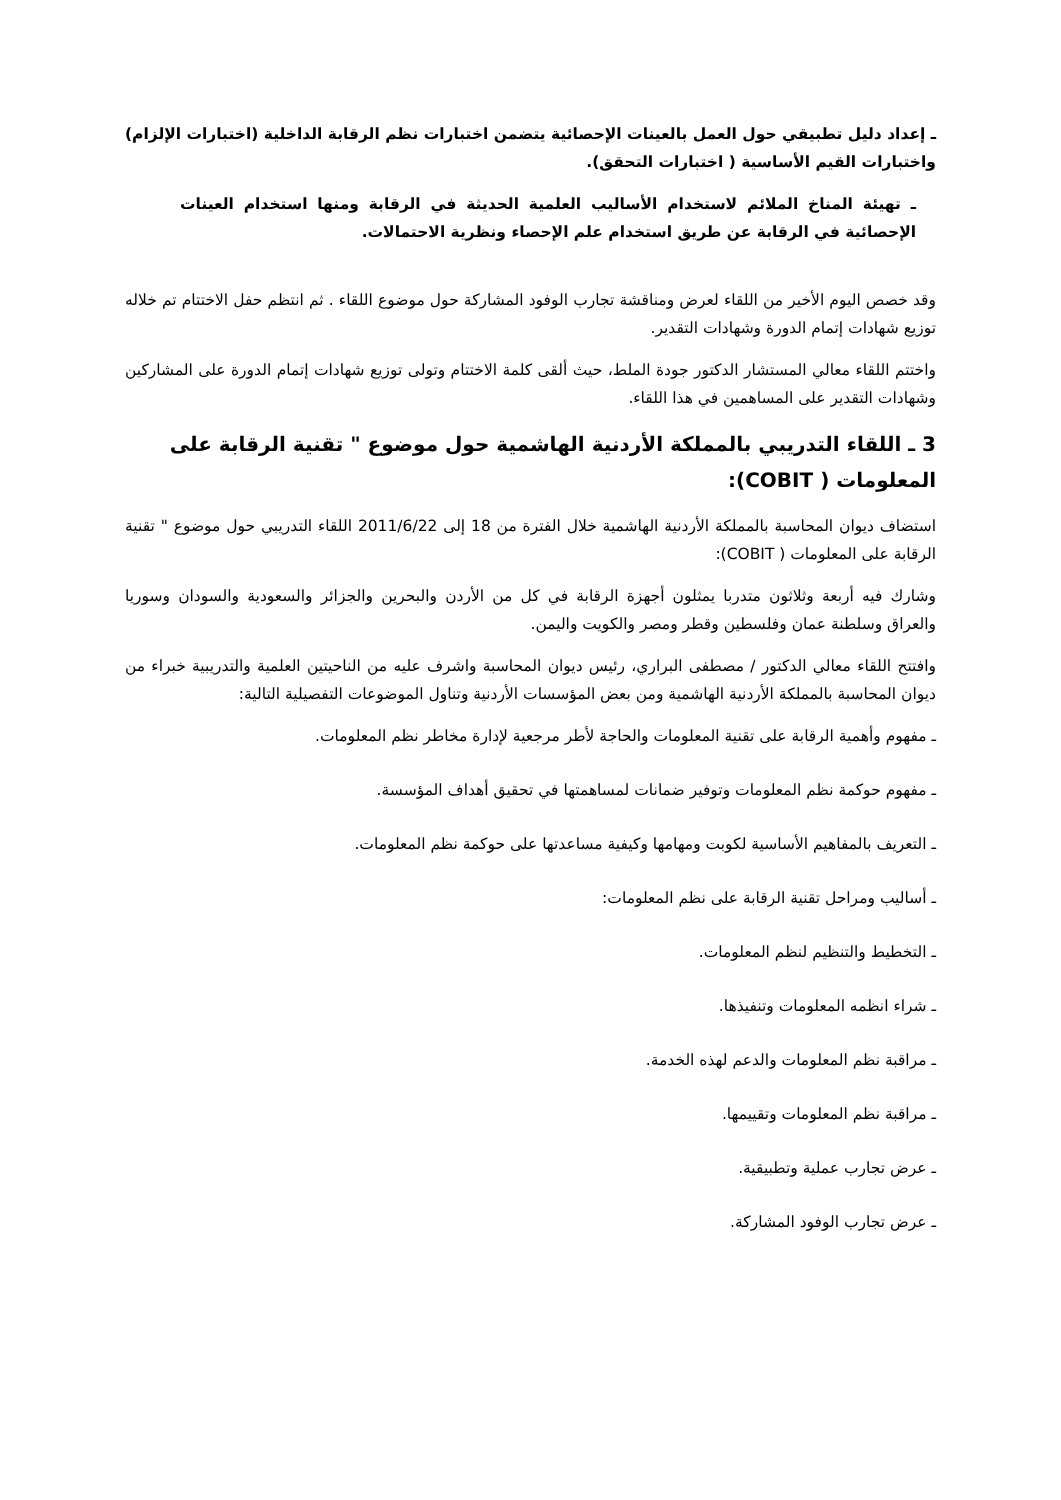ـ إعداد دليل تطبيقي حول العمل بالعينات الإحصائية يتضمن اختبارات نظم الرقابة الداخلية (اختبارات الإلزام) واختبارات القيم الأساسية ( اختبارات التحقق).
ـ تهيئة المناخ الملائم لاستخدام الأساليب العلمية الحديثة في الرقابة ومنها استخدام العينات الإحصائية في الرقابة عن طريق استخدام علم الإحصاء ونظرية الاحتمالات.
وقد خصص اليوم الأخير من اللقاء لعرض ومناقشة تجارب الوفود المشاركة حول موضوع اللقاء . ثم انتظم حفل الاختتام تم خلاله توزيع شهادات إتمام الدورة وشهادات التقدير.
واختتم اللقاء معالي المستشار الدكتور جودة الملط، حيث ألقى كلمة الاختتام وتولى توزيع شهادات إتمام الدورة على المشاركين وشهادات التقدير على المساهمين في هذا اللقاء.
3 ـ اللقاء التدريبي بالمملكة الأردنية الهاشمية حول موضوع " تقنية الرقابة على المعلومات ( COBIT):
استضاف ديوان المحاسبة بالمملكة الأردنية الهاشمية خلال الفترة من 18 إلى 2011/6/22 اللقاء التدريبي حول موضوع " تقنية الرقابة على المعلومات ( COBIT):
وشارك فيه أربعة وثلاثون متدربا يمثلون أجهزة الرقابة في كل من الأردن والبحرين والجزائر والسعودية والسودان وسوريا والعراق وسلطنة عمان وفلسطين وقطر ومصر والكويت واليمن.
وافتتح اللقاء معالي الدكتور / مصطفى البراري، رئيس ديوان المحاسبة واشرف عليه من الناحيتين العلمية والتدريبية خبراء من ديوان المحاسبة بالمملكة الأردنية الهاشمية ومن بعض المؤسسات الأردنية وتناول الموضوعات التفصيلية التالية:
ـ مفهوم وأهمية الرقابة على تقنية المعلومات والحاجة لأطر مرجعية لإدارة مخاطر نظم المعلومات.
ـ مفهوم حوكمة نظم المعلومات وتوفير ضمانات لمساهمتها في تحقيق أهداف المؤسسة.
ـ التعريف بالمفاهيم الأساسية لكوبت ومهامها وكيفية مساعدتها على حوكمة نظم المعلومات.
ـ أساليب ومراحل تقنية الرقابة على نظم المعلومات:
ـ التخطيط والتنظيم لنظم المعلومات.
ـ شراء انظمه المعلومات وتنفيذها.
ـ مراقبة نظم المعلومات والدعم لهذه الخدمة.
ـ مراقبة نظم المعلومات وتقييمها.
ـ عرض تجارب عملية وتطبيقية.
ـ عرض تجارب الوفود المشاركة.